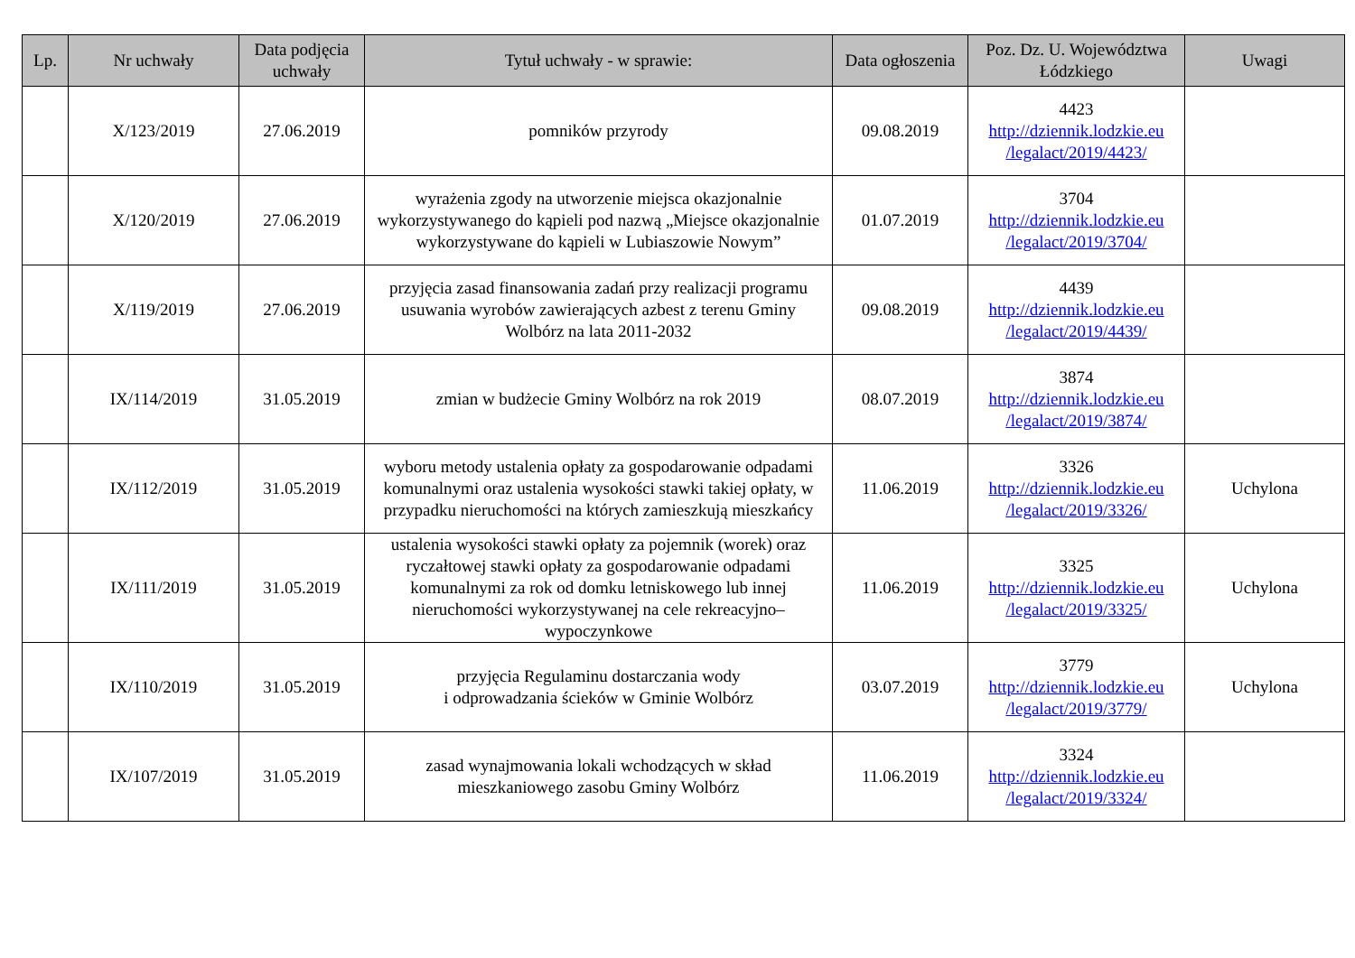| Lp. | Nr uchwały | Data podjęcia uchwały | Tytuł uchwały - w sprawie: | Data ogłoszenia | Poz. Dz. U. Województwa Łódzkiego | Uwagi |
| --- | --- | --- | --- | --- | --- | --- |
| | X/123/2019 | 27.06.2019 | pomników przyrody | 09.08.2019 | 4423 http://dziennik.lodzkie.eu /legalact/2019/4423/ | |
| | X/120/2019 | 27.06.2019 | wyrażenia zgody na utworzenie miejsca okazjonalnie wykorzystywanego do kąpieli pod nazwą „Miejsce okazjonalnie wykorzystywane do kąpieli w Lubiaszowie Nowym” | 01.07.2019 | 3704 http://dziennik.lodzkie.eu /legalact/2019/3704/ | |
| | X/119/2019 | 27.06.2019 | przyjęcia zasad finansowania zadań przy realizacji programu usuwania wyrobów zawierających azbest z terenu Gminy Wolbórz na lata 2011-2032 | 09.08.2019 | 4439 http://dziennik.lodzkie.eu /legalact/2019/4439/ | |
| | IX/114/2019 | 31.05.2019 | zmian w budżecie Gminy Wolbórz na rok 2019 | 08.07.2019 | 3874 http://dziennik.lodzkie.eu /legalact/2019/3874/ | |
| | IX/112/2019 | 31.05.2019 | wyboru metody ustalenia opłaty za gospodarowanie odpadami komunalnymi oraz ustalenia wysokości stawki takiej opłaty, w przypadku nieruchomości na których zamieszkują mieszkańcy | 11.06.2019 | 3326 http://dziennik.lodzkie.eu /legalact/2019/3326/ | Uchylona |
| | IX/111/2019 | 31.05.2019 | ustalenia wysokości stawki opłaty za pojemnik (worek) oraz ryczałtowej stawki opłaty za gospodarowanie odpadami komunalnymi za rok od domku letniskowego lub innej nieruchomości wykorzystywanej na cele rekreacyjno–wypoczynkowe | 11.06.2019 | 3325 http://dziennik.lodzkie.eu /legalact/2019/3325/ | Uchylona |
| | IX/110/2019 | 31.05.2019 | przyjęcia Regulaminu dostarczania wody i odprowadzania ścieków w Gminie Wolbórz | 03.07.2019 | 3779 http://dziennik.lodzkie.eu /legalact/2019/3779/ | Uchylona |
| | IX/107/2019 | 31.05.2019 | zasad wynajmowania lokali wchodzących w skład mieszkaniowego zasobu Gminy Wolbórz | 11.06.2019 | 3324 http://dziennik.lodzkie.eu /legalact/2019/3324/ | |